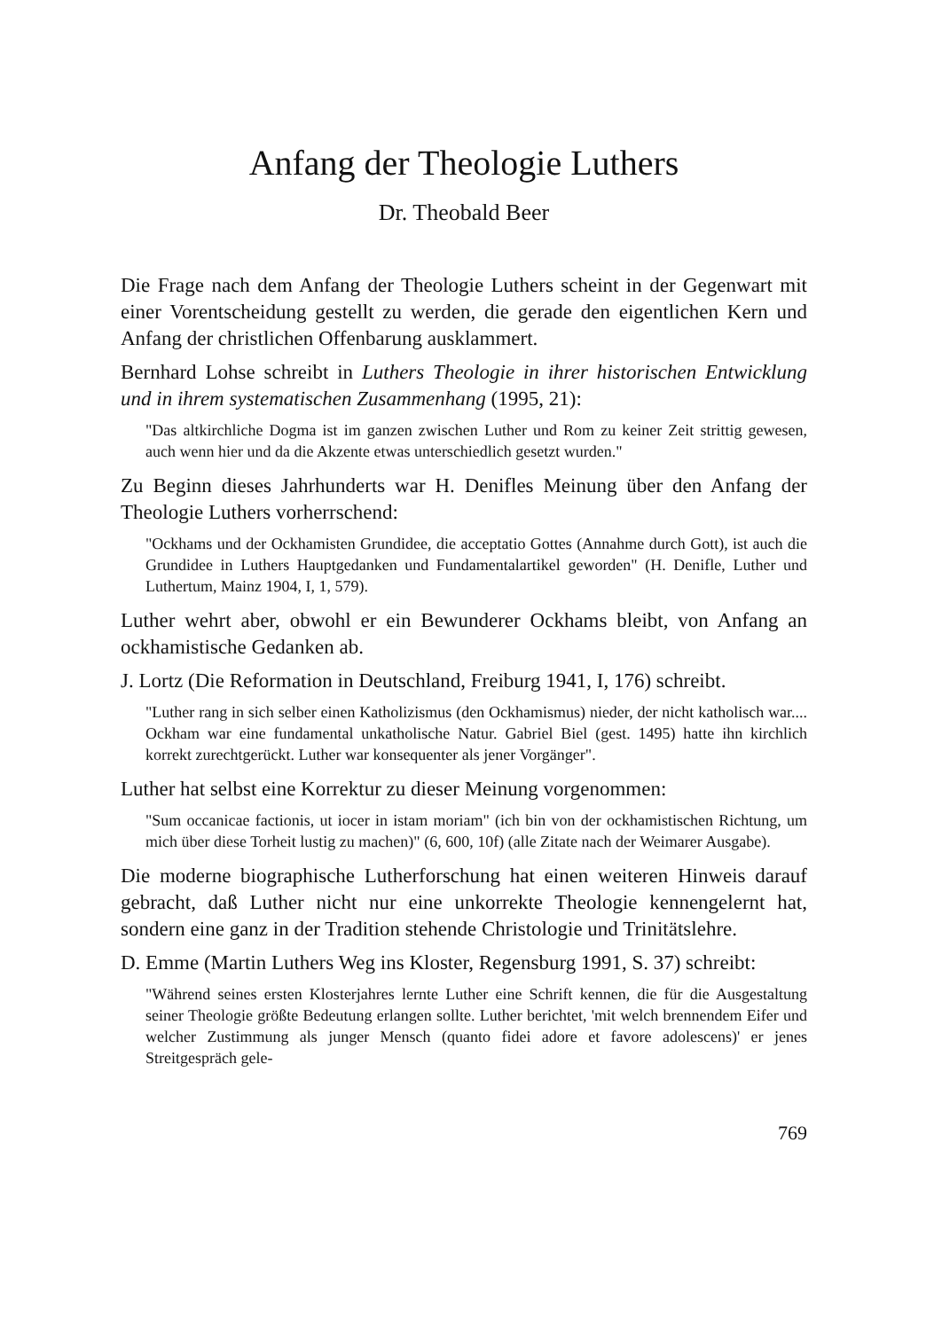Anfang der Theologie Luthers
Dr. Theobald Beer
Die Frage nach dem Anfang der Theologie Luthers scheint in der Gegenwart mit einer Vorentscheidung gestellt zu werden, die gerade den eigentlichen Kern und Anfang der christlichen Offenbarung ausklammert.
Bernhard Lohse schreibt in Luthers Theologie in ihrer historischen Entwicklung und in ihrem systematischen Zusammenhang (1995, 21):
"Das altkirchliche Dogma ist im ganzen zwischen Luther und Rom zu keiner Zeit strittig gewesen, auch wenn hier und da die Akzente etwas unterschiedlich gesetzt wurden."
Zu Beginn dieses Jahrhunderts war H. Denifles Meinung über den Anfang der Theologie Luthers vorherrschend:
"Ockhams und der Ockhamisten Grundidee, die acceptatio Gottes (Annahme durch Gott), ist auch die Grundidee in Luthers Hauptgedanken und Fundamentalartikel geworden" (H. Denifle, Luther und Luthertum, Mainz 1904, I, 1, 579).
Luther wehrt aber, obwohl er ein Bewunderer Ockhams bleibt, von Anfang an ockhamistische Gedanken ab.
J. Lortz (Die Reformation in Deutschland, Freiburg 1941, I, 176) schreibt.
"Luther rang in sich selber einen Katholizismus (den Ockhamismus) nieder, der nicht katholisch war.... Ockham war eine fundamental unkatholische Natur. Gabriel Biel (gest. 1495) hatte ihn kirchlich korrekt zurechtgerückt. Luther war konsequenter als jener Vorgänger".
Luther hat selbst eine Korrektur zu dieser Meinung vorgenommen:
"Sum occanicae factionis, ut iocer in istam moriam" (ich bin von der ockhamistischen Richtung, um mich über diese Torheit lustig zu machen)" (6, 600, 10f) (alle Zitate nach der Weimarer Ausgabe).
Die moderne biographische Lutherforschung hat einen weiteren Hinweis darauf gebracht, daß Luther nicht nur eine unkorrekte Theologie kennengelernt hat, sondern eine ganz in der Tradition stehende Christologie und Trinitätslehre.
D. Emme (Martin Luthers Weg ins Kloster, Regensburg 1991, S. 37) schreibt:
"Während seines ersten Klosterjahres lernte Luther eine Schrift kennen, die für die Ausgestaltung seiner Theologie größte Bedeutung erlangen sollte. Luther berichtet, 'mit welch brennendem Eifer und welcher Zustimmung als junger Mensch (quanto fidei adore et favore adolescens)' er jenes Streitgespräch gele-
769